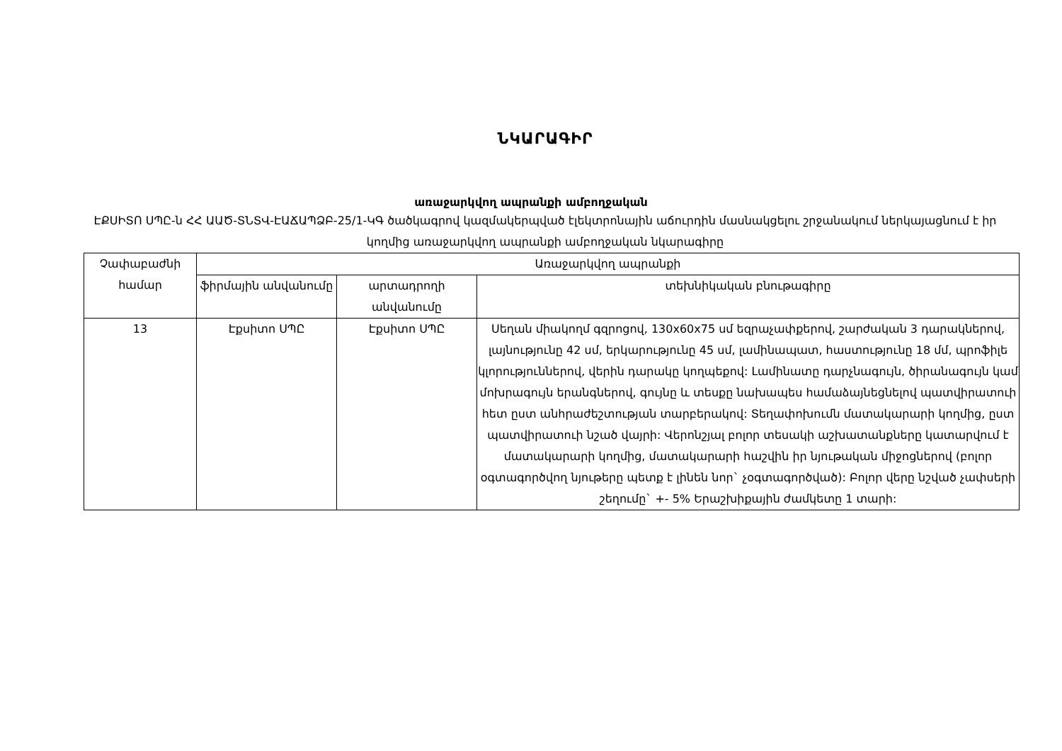ՆԿԱՐԱԳԻՐ
առաջարկվող ապրանքի ամբողջական
ԷՔՍԻՏՈ ՍՊԸ-ն ՀՀ ԱԱԾ-ՏՆՏՎ-ԷԱՃԱՊՁԲ-25/1-ԿԳ ծածկագրով կազմակերպված էլեկտրոնային աճուրդին մասնակցելու շրջանակում ներկայացնում է իր կողմից առաջարկվող ապրանքի ամբողջական նկարագիրը
| Չափաբաժնի համար | Առաջարկվող ապրանքի | | |
| --- | --- | --- | --- |
| | ֆիրմային անվանումը | արտադրողի անվանումը | տեխնիկական բնութագիրը |
| 13 | Էքսիտո ՍՊԸ | Էքսիտո ՍՊԸ | Սեղան միակողմ գզրոցով, 130x60x75 սմ եզրաչափքերով, շարժական 3 դարակներով, լայնությունը 42 սմ, երկարությունը 45 սմ, լամինապատ, հաստությունը 18 մմ, պրոֆիլե կլորություններով, վերին դարակը կողպեքով: Լամինատը դարչնագույն, ծիրանագույն կամ մոխրագույն երանգներով, գույնը և տեսքը նախապես համաձայնեցնելով պատվիրատուի հետ ըստ անհրաժեշտության տարբերակով: Տեղափոխումն մատակարարի կողմից, ըստ պատվիրատուի նշած վայրի: Վերոնշյալ բոլոր տեսակի աշխատանքները կատարվում է մատակարարի կողմից, մատակարարի հաշվին իր նյութական միջոցներով (բոլոր օգտագործվող նյութերը պետք է լինեն նոր` չօգտագործված): Բոլոր վերը նշված չափսերի շեղումը` +- 5% Երաշխիքային ժամկետը 1 տարի: |